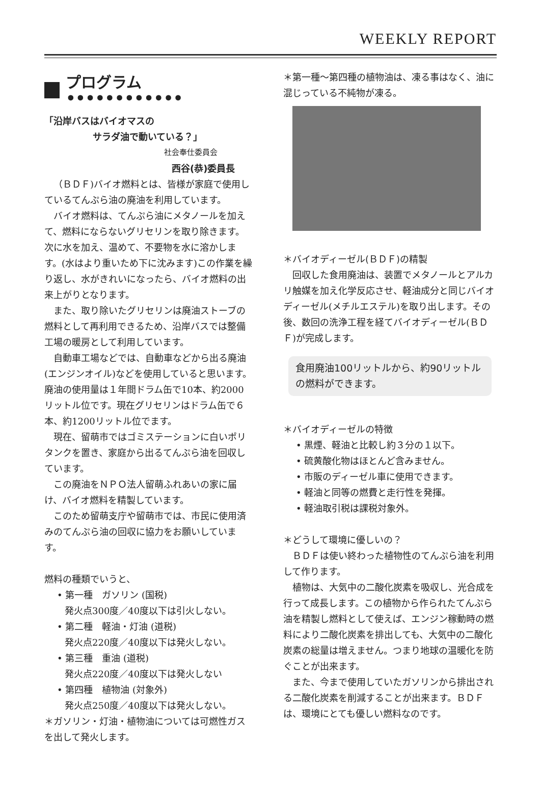WEEKLY REPORT
プログラム ••••••••••••
「沿岸バスはバイオマスの
サラダ油で動いている？」
社会奉仕委員会
西谷(恭)委員長
（ＢＤＦ)バイオ燃料とは、皆様が家庭で使用しているてんぷら油の廃油を利用しています。
バイオ燃料は、てんぷら油にメタノールを加えて、燃料にならないグリセリンを取り除きます。次に水を加え、温めて、不要物を水に溶かします。(水はより重いため下に沈みます)この作業を繰り返し、水がきれいになったら、バイオ燃料の出来上がりとなります。
また、取り除いたグリセリンは廃油ストーブの燃料として再利用できるため、沿岸バスでは整備工場の暖房として利用しています。
自動車工場などでは、自動車などから出る廃油(エンジンオイル)などを使用していると思います。廃油の使用量は１年間ドラム缶で10本、約2000リットル位です。現在グリセリンはドラム缶で６本、約1200リットル位でます。
現在、留萌市ではゴミステーションに白いポリタンクを置き、家庭から出るてんぷら油を回収しています。
この廃油をＮＰＯ法人留萌ふれあいの家に届け、バイオ燃料を精製しています。
このため留萌支庁や留萌市では、市民に使用済みのてんぷら油の回収に協力をお願いしています。
燃料の種類でいうと、
• 第一種　ガソリン (国税)
発火点300度／40度以下は引火しない。
• 第二種　軽油・灯油 (道税)
発火点220度／40度以下は発火しない。
• 第三種　重油 (道税)
発火点220度／40度以下は発火しない
• 第四種　植物油 (対象外)
発火点250度／40度以下は発火しない。
＊ガソリン・灯油・植物油については可燃性ガスを出して発火します。
＊第一種～第四種の植物油は、凍る事はなく、油に混じっている不純物が凍る。
＊バイオディーゼル(ＢＤＦ)の精製
回収した食用廃油は、装置でメタノールとアルカリ触媒を加え化学反応させ、軽油成分と同じバイオディーゼル(メチルエステル)を取り出します。その後、数回の洗浄工程を経てバイオディーゼル(ＢＤＦ)が完成します。
食用廃油100リットルから、約90リットルの燃料ができます。
＊バイオディーゼルの特徴
• 黒煙、軽油と比較し約３分の１以下。
• 硫黄酸化物はほとんど含みません。
• 市販のディーゼル車に使用できます。
• 軽油と同等の燃費と走行性を発揮。
• 軽油取引税は課税対象外。
＊どうして環境に優しいの？
ＢＤＦは使い終わった植物性のてんぷら油を利用して作ります。
植物は、大気中の二酸化炭素を吸収し、光合成を行って成長します。この植物から作られたてんぷら油を精製し燃料として使えば、エンジン稼動時の燃料により二酸化炭素を排出しても、大気中の二酸化炭素の総量は増えません。つまり地球の温暖化を防ぐことが出来ます。
また、今まで使用していたガソリンから排出される二酸化炭素を削減することが出来ます。ＢＤＦは、環境にとても優しい燃料なのです。